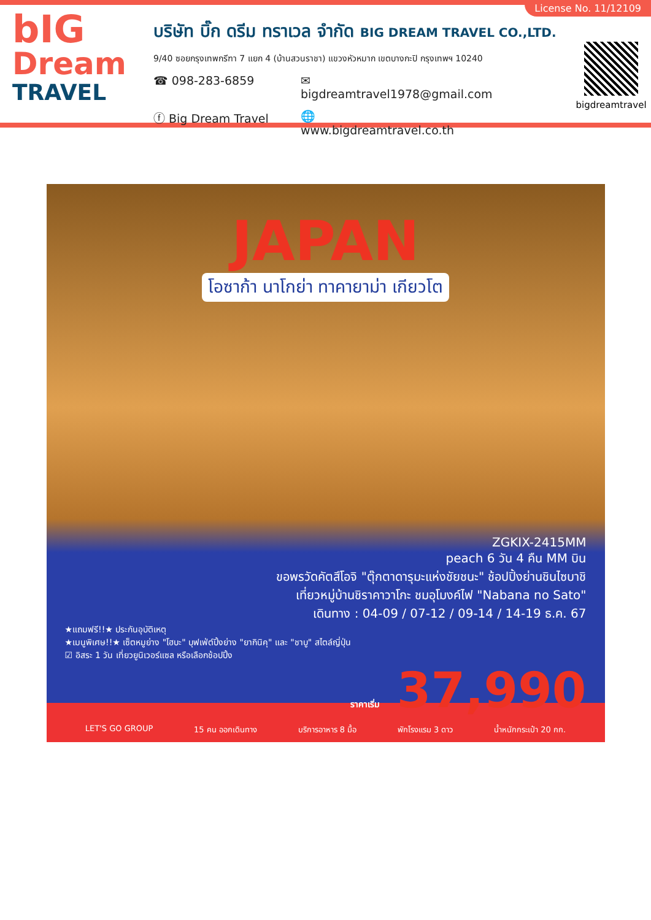License No. 11/12109
bIG
Dream
TRAVEL
บริษัท บิ๊ก ดรีม ทราเวล จำกัด BIG DREAM TRAVEL CO.,LTD.
9/40 ซอยกรุงเทพกรีฑา 7 แยก 4 (บ้านสวนราชา) แขวงหัวหมาก เขตบางกะปิ กรุงเทพฯ 10240
☎ 098-283-6859 ✉ bigdreamtravel1978@gmail.com
ⓕ Big Dream Travel 🌐 www.bigdreamtravel.co.th
bigdreamtravel
JAPAN
โอซาก้า นาโกย่า ทาคายาม่า เกียวโต
ZGKIX-2415MM
peach 6 วัน 4 คืน MM บิน
ขอพรวัดคัตสึโอจิ "ตุ๊กตาดารุมะแห่งชัยชนะ" ช้อปปิ้งย่านชินไซบาชิ
เที่ยวหมู่บ้านชิราคาวาโกะ ชมอุโมงค์ไฟ "Nabana no Sato"
เดินทาง : 04-09 / 07-12 / 09-14 / 14-19 ธ.ค. 67
★แถมฟรี!!★ ประกันอุบัติเหตุ
★เมนูพิเศษ!!★ เซ็ตหมูย่าง "โฮบะ" บุฟเฟ่ต์ปิ้งย่าง "ยากินิคุ" และ "ชาบู" สไตล์ญี่ปุ่น
☑ อิสระ 1 วัน เที่ยวยูนิเวอร์แซล หรือเลือกช้อปปิ้ง
ราคาเริ่ม 37,990
LET'S GO GROUP 15 คน ออกเดินทาง บริการอาหาร 8 มื้อ พักโรงแรม 3 ดาว น้ำหนักกระเป๋า 20 กก.